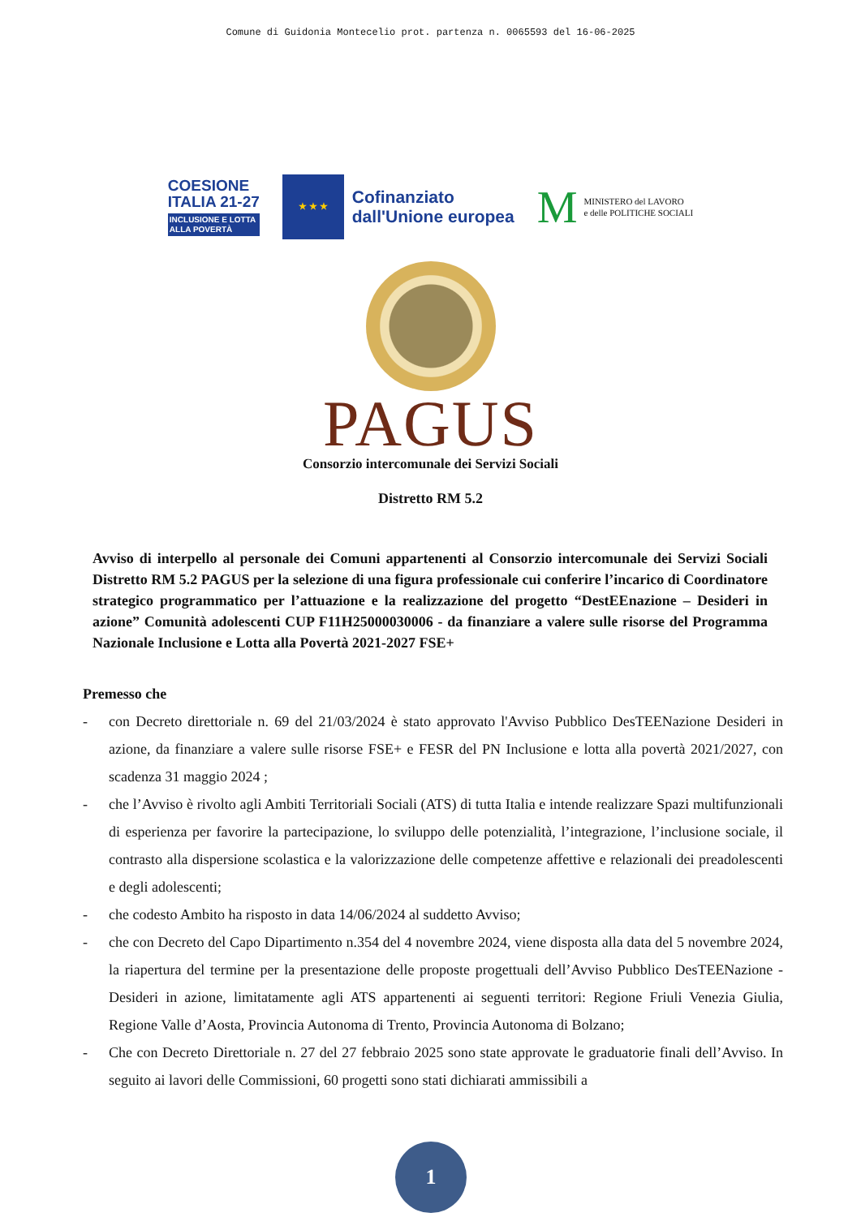Comune di Guidonia Montecelio prot. partenza n. 0065593 del 16-06-2025
COESIONE
ITALIA 21-27
INCLUSIONE E LOTTA
ALLA POVERTÀ
★ ★ ★
Cofinanziato
dall'Unione europea
M
MINISTERO del LAVORO
e delle POLITICHE SOCIALI
PAGUS
Consorzio intercomunale dei Servizi Sociali
Distretto RM 5.2
Avviso di interpello al personale dei Comuni appartenenti al Consorzio intercomunale dei Servizi Sociali Distretto RM 5.2 PAGUS per la selezione di una figura professionale cui conferire l’incarico di Coordinatore strategico programmatico per l’attuazione e la realizzazione del progetto “DestEEnazione – Desideri in azione” Comunità adolescenti CUP F11H25000030006 - da finanziare a valere sulle risorse del Programma Nazionale Inclusione e Lotta alla Povertà 2021-2027 FSE+
Premesso che
- con Decreto direttoriale n. 69 del 21/03/2024 è stato approvato l'Avviso Pubblico DesTEENazione Desideri in azione, da finanziare a valere sulle risorse FSE+ e FESR del PN Inclusione e lotta alla povertà 2021/2027, con scadenza 31 maggio 2024 ;
- che l’Avviso è rivolto agli Ambiti Territoriali Sociali (ATS) di tutta Italia e intende realizzare Spazi multifunzionali di esperienza per favorire la partecipazione, lo sviluppo delle potenzialità, l’integrazione, l’inclusione sociale, il contrasto alla dispersione scolastica e la valorizzazione delle competenze affettive e relazionali dei preadolescenti e degli adolescenti;
- che codesto Ambito ha risposto in data 14/06/2024 al suddetto Avviso;
- che con Decreto del Capo Dipartimento n.354 del 4 novembre 2024, viene disposta alla data del 5 novembre 2024, la riapertura del termine per la presentazione delle proposte progettuali dell’Avviso Pubblico DesTEENazione - Desideri in azione, limitatamente agli ATS appartenenti ai seguenti territori: Regione Friuli Venezia Giulia, Regione Valle d’Aosta, Provincia Autonoma di Trento, Provincia Autonoma di Bolzano;
- Che con Decreto Direttoriale n. 27 del 27 febbraio 2025 sono state approvate le graduatorie finali dell’Avviso. In seguito ai lavori delle Commissioni, 60 progetti sono stati dichiarati ammissibili a
1